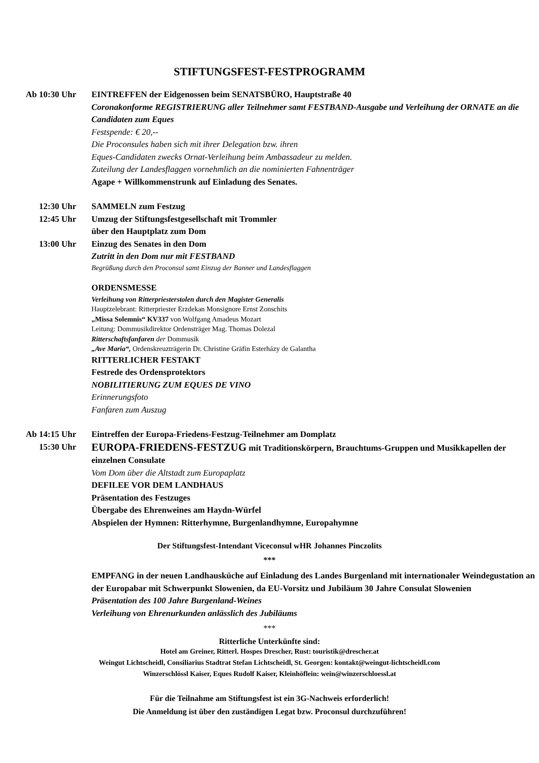STIFTUNGSFEST-FESTPROGRAMM
Ab 10:30 Uhr EINTREFFEN der Eidgenossen beim SENATSBÜRO, Hauptstraße 40
Coronakonforme REGISTRIERUNG aller Teilnehmer samt FESTBAND-Ausgabe und Verleihung der ORNATE an die Candidaten zum Eques
Festspende: € 20,--
Die Proconsules haben sich mit ihrer Delegation bzw. ihren
Eques-Candidaten zwecks Ornat-Verleihung beim Ambassadeur zu melden.
Zuteilung der Landesflaggen vornehmlich an die nominierten Fahnenträger
Agape + Willkommenstrunk auf Einladung des Senates.
12:30 Uhr SAMMELN zum Festzug
12:45 Uhr Umzug der Stiftungsfestgesellschaft mit Trommler
über den Hauptplatz zum Dom
13:00 Uhr Einzug des Senates in den Dom
Zutritt in den Dom nur mit FESTBAND
Begrüßung durch den Proconsul samt Einzug der Banner und Landesflaggen
ORDENSMESSE
Verleihung von Ritterpriesterstolen durch den Magister Generalis
Hauptzelebrant: Ritterpriester Erzdekan Monsignore Ernst Zonschits
„Missa Solemnis“ KV337 von Wolfgang Amadeus Mozart
Leitung: Dommusikdirektor Ordensträger Mag. Thomas Dolezal
Ritterschaftsfanfaren der Dommusik
„Ave Maria“, Ordenskreuzträgerin Dr. Christine Gräfin Esterházy de Galantha
RITTERLICHER FESTAKT
Festrede des Ordensprotektors
NOBILITIERUNG ZUM EQUES DE VINO
Erinnerungsfoto
Fanfaren zum Auszug
Ab 14:15 Uhr Eintreffen der Europa-Friedens-Festzug-Teilnehmer am Domplatz
15:30 Uhr
EUROPA-FRIEDENS-FESTZUG mit Traditionskörpern, Brauchtums-Gruppen und Musikkapellen der einzelnen Consulate
Vom Dom über die Altstadt zum Europaplatz
DEFILEE VOR DEM LANDHAUS
Präsentation des Festzuges
Übergabe des Ehrenweines am Haydn-Würfel
Abspielen der Hymnen: Ritterhymne, Burgenlandhymne, Europahymne
Der Stiftungsfest-Intendant Viceconsul wHR Johannes Pinczolits
***
EMPFANG in der neuen Landhausküche auf Einladung des Landes Burgenland mit internationaler Weindegustation an der Europabar mit Schwerpunkt Slowenien, da EU-Vorsitz und Jubiläum 30 Jahre Consulat Slowenien
Präsentation des 100 Jahre Burgenland-Weines
Verleihung von Ehrenurkunden anlässlich des Jubiläums
***
Ritterliche Unterkünfte sind:
Hotel am Greiner, Ritterl. Hospes Drescher, Rust: touristik@drescher.at
Weingut Lichtscheidl, Consiliarius Stadtrat Stefan Lichtscheidl, St. Georgen: kontakt@weingut-lichtscheidl.com
Winzerschlössl Kaiser, Eques Rudolf Kaiser, Kleinhöflein: wein@winzerschloessl.at
Für die Teilnahme am Stiftungsfest ist ein 3G-Nachweis erforderlich!
Die Anmeldung ist über den zuständigen Legat bzw. Proconsul durchzuführen!